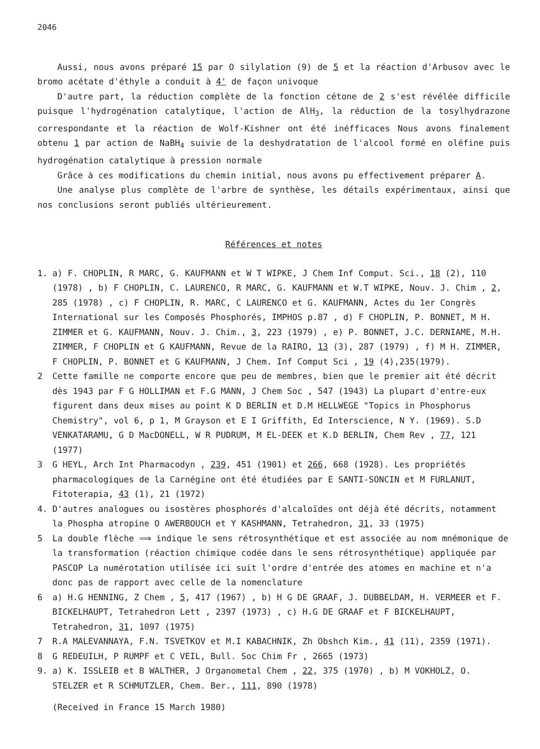2046
Aussi, nous avons préparé 15 par O silylation (9) de 5 et la réaction d'Arbusov avec le bromo acétate d'éthyle a conduit à 4' de façon univoque
D'autre part, la réduction complète de la fonction cétone de 2 s'est révélée difficile puisque l'hydrogénation catalytique, l'action de AlH<sub>3</sub>, la réduction de la tosylhydrazone correspondante et la réaction de Wolf-Kishner ont été inéfficaces Nous avons finalement obtenu 1 par action de NaBH<sub>4</sub> suivie de la deshydratation de l'alcool formé en oléfine puis hydrogénation catalytique à pression normale
Grâce à ces modifications du chemin initial, nous avons pu effectivement préparer A.
Une analyse plus complète de l'arbre de synthèse, les détails expérimentaux, ainsi que nos conclusions seront publiés ultérieurement.
Références et notes
1. a) F. CHOPLIN, R MARC, G. KAUFMANN et W T WIPKE, J Chem Inf Comput. Sci., 18 (2), 110 (1978) , b) F CHOPLIN, C. LAURENCO, R MARC, G. KAUFMANN et W.T WIPKE, Nouv. J. Chim , 2, 285 (1978) , c) F CHOPLIN, R. MARC, C LAURENCO et G. KAUFMANN, Actes du 1er Congrès International sur les Composés Phosphorés, IMPHOS p.87 , d) F CHOPLIN, P. BONNET, M H. ZIMMER et G. KAUFMANN, Nouv. J. Chim., 3, 223 (1979) , e) P. BONNET, J.C. DERNIAME, M.H. ZIMMER, F CHOPLIN et G KAUFMANN, Revue de la RAIRO, 13 (3), 287 (1979) , f) M H. ZIMMER, F CHOPLIN, P. BONNET et G KAUFMANN, J Chem. Inf Comput Sci , 19 (4),235(1979).
2 Cette famille ne comporte encore que peu de membres, bien que le premier ait été décrit dès 1943 par F G HOLLIMAN et F.G MANN, J Chem Soc , 547 (1943) La plupart d'entre-eux figurent dans deux mises au point K D BERLIN et D.M HELLWEGE "Topics in Phosphorus Chemistry", vol 6, p 1, M Grayson et E I Griffith, Ed Interscience, N Y. (1969). S.D VENKATARAMU, G D MacDONELL, W R PUDRUM, M EL-DEEK et K.D BERLIN, Chem Rev , 77, 121 (1977)
3 G HEYL, Arch Int Pharmacodyn , 239, 451 (1901) et 266, 668 (1928). Les propriétés pharmacologiques de la Carnégine ont été étudiées par E SANTI-SONCIN et M FURLANUT, Fitoterapia, 43 (1), 21 (1972)
4. D'autres analogues ou isostères phosphorés d'alcaloïdes ont déjà été décrits, notamment la Phospha atropine O AWERBOUCH et Y KASHMANN, Tetrahedron, 31, 33 (1975)
5 La double flèche ⟹ indique le sens rétrosynthétique et est associée au nom mnémonique de la transformation (réaction chimique codée dans le sens rétrosynthétique) appliquée par PASCOP La numérotation utilisée ici suit l'ordre d'entrée des atomes en machine et n'a donc pas de rapport avec celle de la nomenclature
6 a) H.G HENNING, Z Chem , 5, 417 (1967) , b) H G DE GRAAF, J. DUBBELDAM, H. VERMEER et F. BICKELHAUPT, Tetrahedron Lett , 2397 (1973) , c) H.G DE GRAAF et F BICKELHAUPT, Tetrahedron, 31, 1097 (1975)
7 R.A MALEVANNAYA, F.N. TSVETKOV et M.I KABACHNIK, Zh Obshch Kim., 41 (11), 2359 (1971).
8 G REDEUILH, P RUMPF et C VEIL, Bull. Soc Chim Fr , 2665 (1973)
9. a) K. ISSLEIB et B WALTHER, J Organometal Chem , 22, 375 (1970) , b) M VOKHOLZ, O. STELZER et R SCHMUTZLER, Chem. Ber., 111, 890 (1978)
(Received in France 15 March 1980)